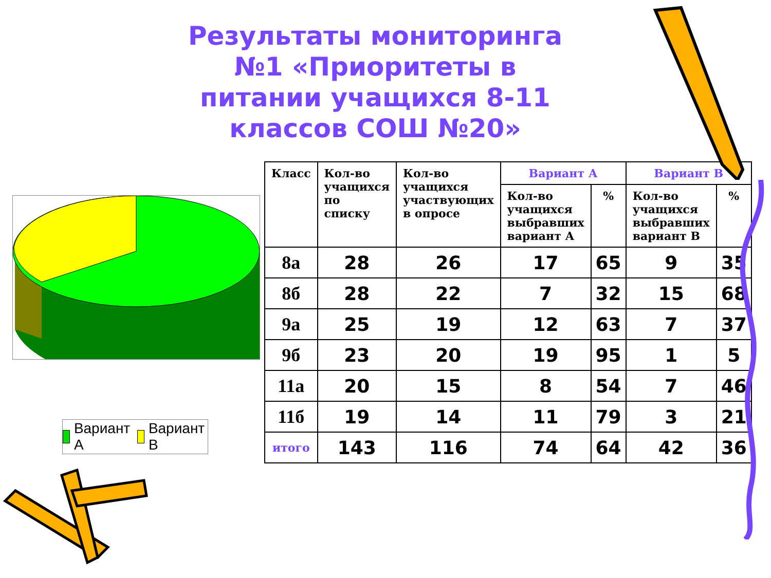Результаты мониторинга №1 «Приоритеты в питании учащихся 8-11 классов СОШ №20»
Вариант А Вариант В
| Класс | Кол-во учащихся по списку | Кол-во учащихся участвующих в опросе | Вариант А | | Вариант В | |
| --- | --- | --- | --- | --- | --- | --- |
| | | | Кол-во учащихся выбравших вариант А | % | Кол-во учащихся выбравших вариант В | % |
| 8а | 28 | 26 | 17 | 65 | 9 | 35 |
| 8б | 28 | 22 | 7 | 32 | 15 | 68 |
| 9а | 25 | 19 | 12 | 63 | 7 | 37 |
| 9б | 23 | 20 | 19 | 95 | 1 | 5 |
| 11а | 20 | 15 | 8 | 54 | 7 | 46 |
| 11б | 19 | 14 | 11 | 79 | 3 | 21 |
| итого | 143 | 116 | 74 | 64 | 42 | 36 |